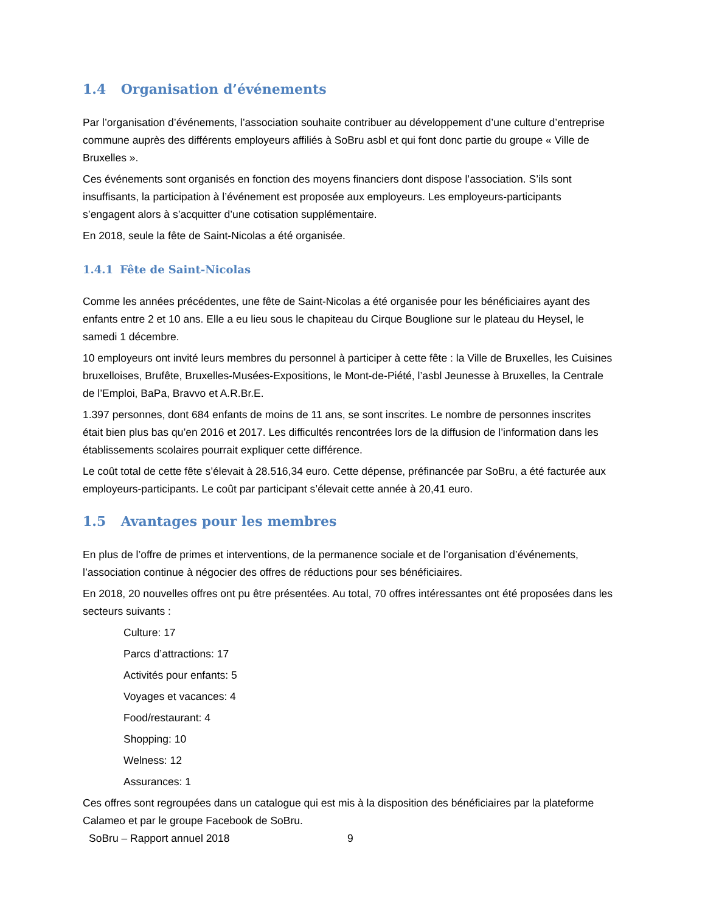1.4 Organisation d’événements
Par l’organisation d’événements, l’association souhaite contribuer au développement d’une culture d’entreprise commune auprès des différents employeurs affiliés à SoBru asbl et qui font donc partie du groupe « Ville de Bruxelles ».
Ces événements sont organisés en fonction des moyens financiers dont dispose l’association. S’ils sont insuffisants, la participation à l’événement est proposée aux employeurs. Les employeurs-participants s’engagent alors à s’acquitter d’une cotisation supplémentaire.
En 2018, seule la fête de Saint-Nicolas a été organisée.
1.4.1 Fête de Saint-Nicolas
Comme les années précédentes, une fête de Saint-Nicolas a été organisée pour les bénéficiaires ayant des enfants entre 2 et 10 ans. Elle a eu lieu sous le chapiteau du Cirque Bouglione sur le plateau du Heysel, le samedi 1 décembre.
10 employeurs ont invité leurs membres du personnel à participer à cette fête : la Ville de Bruxelles, les Cuisines bruxelloises, Brufête, Bruxelles-Musées-Expositions, le Mont-de-Piété, l’asbl Jeunesse à Bruxelles, la Centrale de l’Emploi, BaPa, Bravvo et A.R.Br.E.
1.397 personnes, dont 684 enfants de moins de 11 ans, se sont inscrites. Le nombre de personnes inscrites était bien plus bas qu’en 2016 et 2017. Les difficultés rencontrées lors de la diffusion de l’information dans les établissements scolaires pourrait expliquer cette différence.
Le coût total de cette fête s’élevait à 28.516,34 euro. Cette dépense, préfinancée par SoBru, a été facturée aux employeurs-participants. Le coût par participant s’élevait cette année à 20,41 euro.
1.5 Avantages pour les membres
En plus de l’offre de primes et interventions, de la permanence sociale et de l’organisation d’événements, l’association continue à négocier des offres de réductions pour ses bénéficiaires.
En 2018, 20 nouvelles offres ont pu être présentées. Au total, 70 offres intéressantes ont été proposées dans les secteurs suivants :
Culture: 17
Parcs d’attractions: 17
Activités pour enfants: 5
Voyages et vacances: 4
Food/restaurant: 4
Shopping: 10
Welness: 12
Assurances: 1
Ces offres sont regroupées dans un catalogue qui est mis à la disposition des bénéficiaires par la plateforme Calameo et par le groupe Facebook de SoBru.
SoBru – Rapport annuel 2018 9